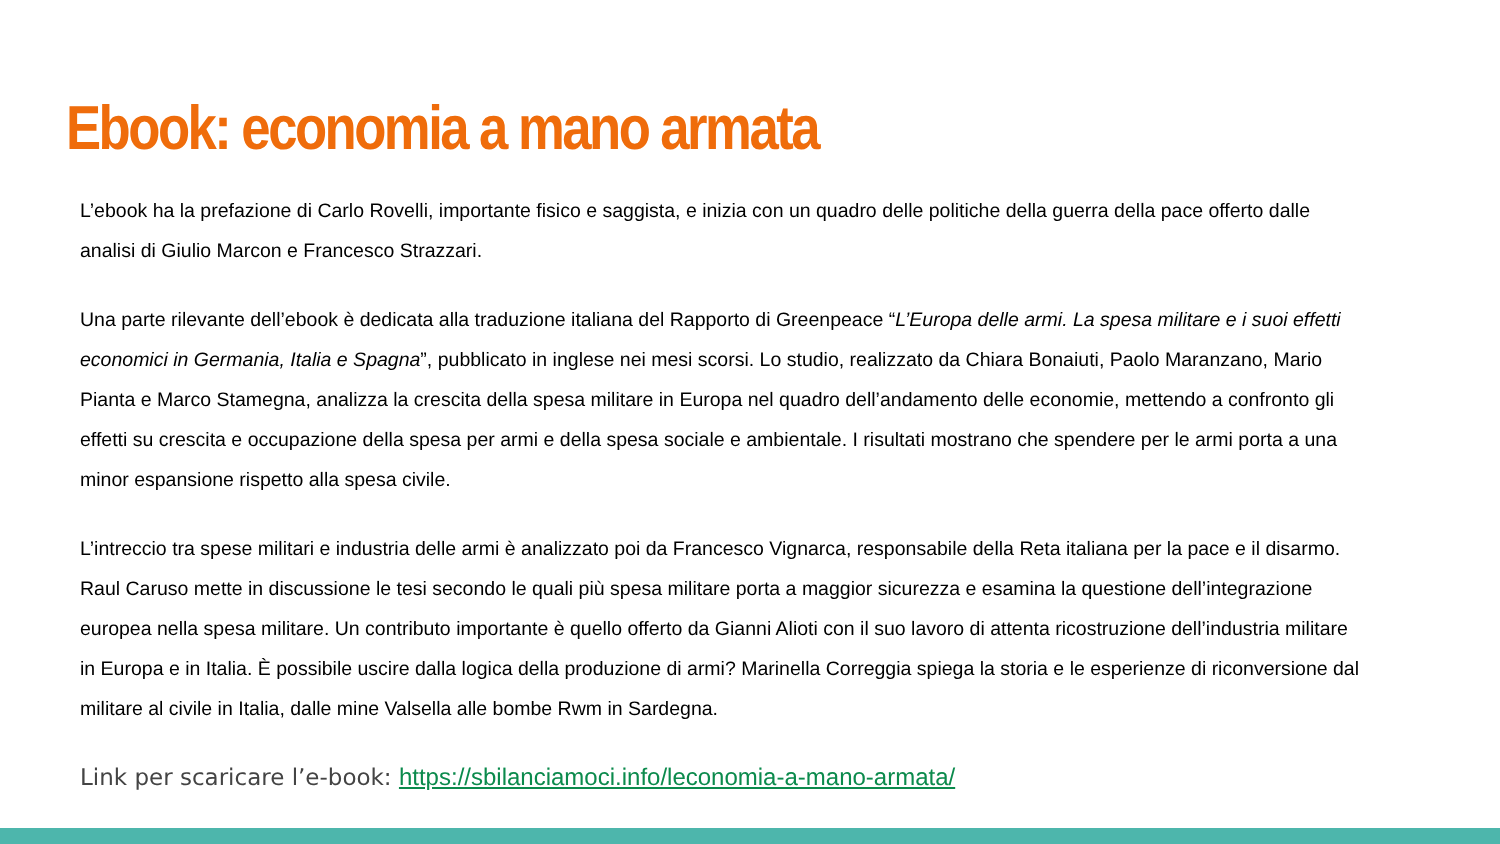Ebook: economia a mano armata
L’ebook ha la prefazione di Carlo Rovelli, importante fisico e saggista, e inizia con un quadro delle politiche della guerra della pace offerto dalle analisi di Giulio Marcon e Francesco Strazzari.
Una parte rilevante dell’ebook è dedicata alla traduzione italiana del Rapporto di Greenpeace “L’Europa delle armi. La spesa militare e i suoi effetti economici in Germania, Italia e Spagna”, pubblicato in inglese nei mesi scorsi. Lo studio, realizzato da Chiara Bonaiuti, Paolo Maranzano, Mario Pianta e Marco Stamegna, analizza la crescita della spesa militare in Europa nel quadro dell’andamento delle economie, mettendo a confronto gli effetti su crescita e occupazione della spesa per armi e della spesa sociale e ambientale. I risultati mostrano che spendere per le armi porta a una minor espansione rispetto alla spesa civile.
L’intreccio tra spese militari e industria delle armi è analizzato poi da Francesco Vignarca, responsabile della Reta italiana per la pace e il disarmo. Raul Caruso mette in discussione le tesi secondo le quali più spesa militare porta a maggior sicurezza e esamina la questione dell’integrazione europea nella spesa militare. Un contributo importante è quello offerto da Gianni Alioti con il suo lavoro di attenta ricostruzione dell’industria militare in Europa e in Italia. È possibile uscire dalla logica della produzione di armi? Marinella Correggia spiega la storia e le esperienze di riconversione dal militare al civile in Italia, dalle mine Valsella alle bombe Rwm in Sardegna.
Link per scaricare l’e-book: https://sbilanciamoci.info/leconomia-a-mano-armata/